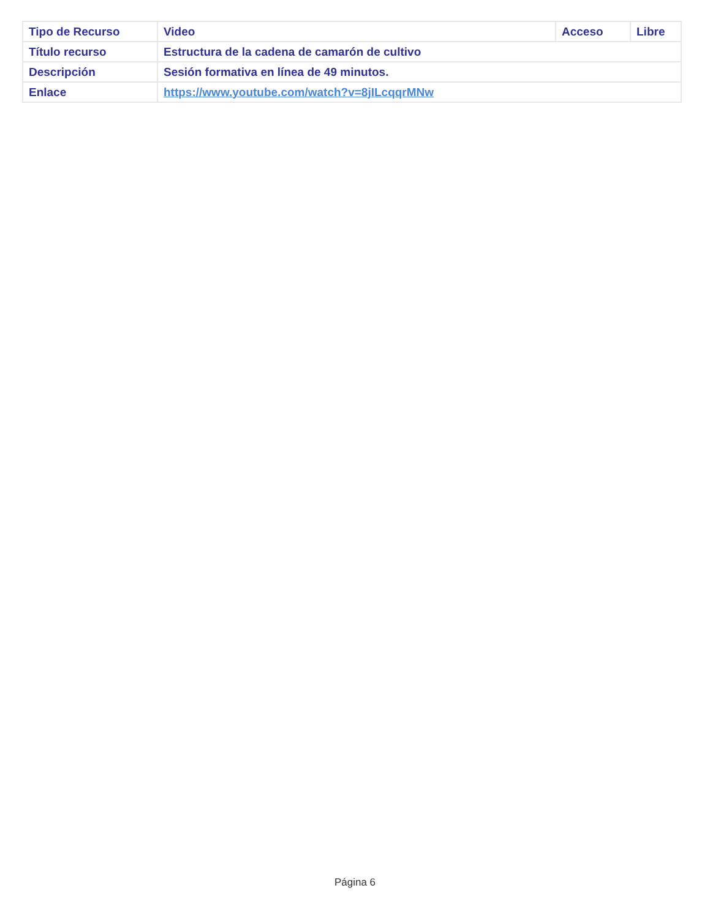| Tipo de Recurso | Video | Acceso | Libre |
| Título recurso | Estructura de la cadena de camarón de cultivo | | |
| Descripción | Sesión formativa en línea de 49 minutos. | | |
| Enlace | https://www.youtube.com/watch?v=8jILcqqrMNw | | |
Página 6